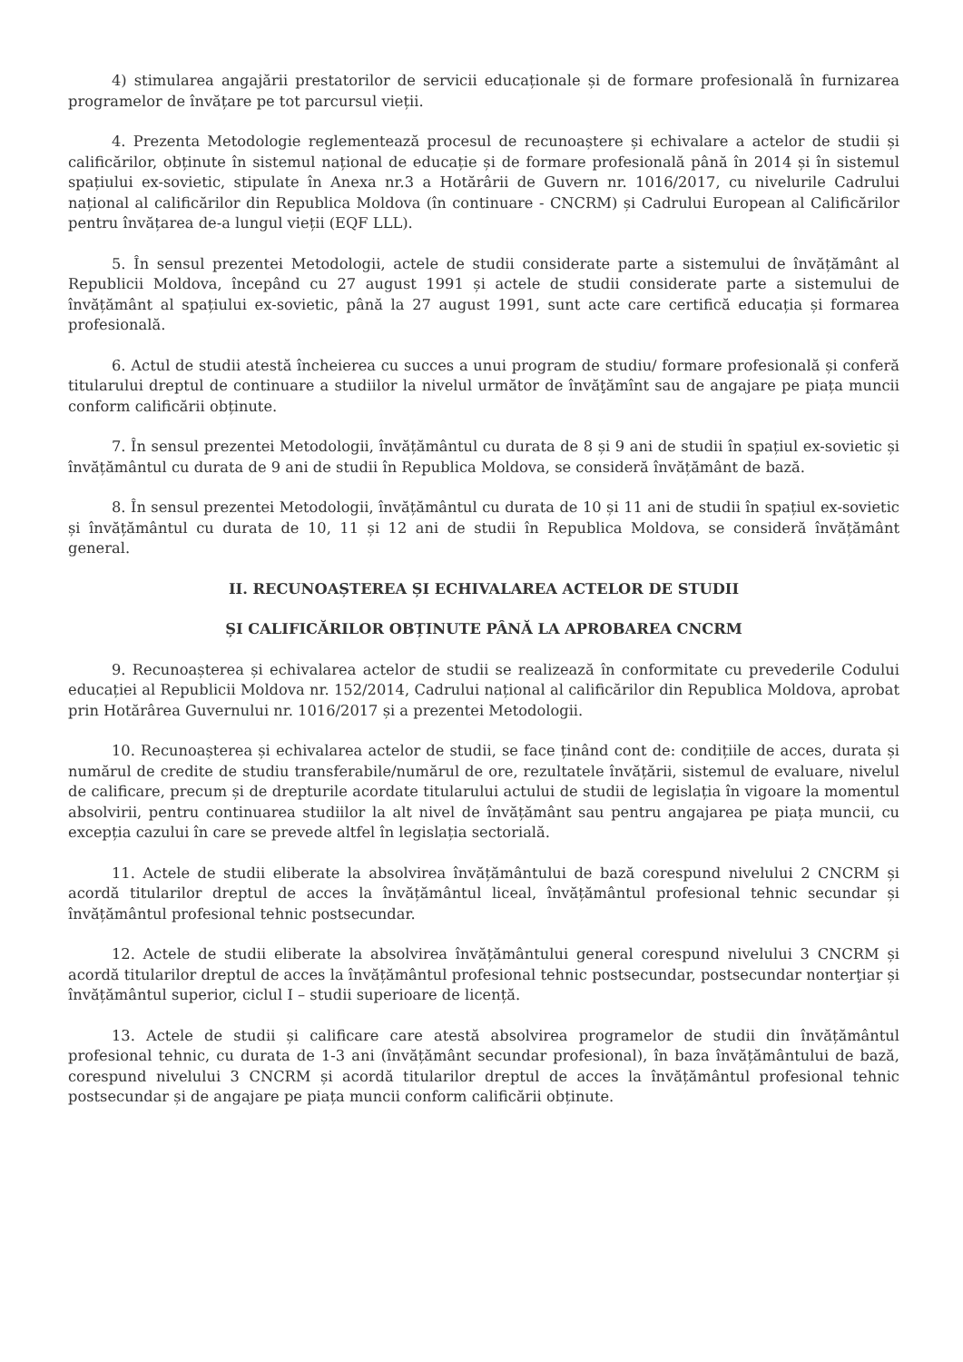4) stimularea angajării prestatorilor de servicii educaționale și de formare profesională în furnizarea programelor de învățare pe tot parcursul vieții.
4. Prezenta Metodologie reglementează procesul de recunoaștere și echivalare a actelor de studii și calificărilor, obținute în sistemul național de educație și de formare profesională până în 2014 și în sistemul spațiului ex-sovietic, stipulate în Anexa nr.3 a Hotărârii de Guvern nr. 1016/2017, cu nivelurile Cadrului național al calificărilor din Republica Moldova (în continuare - CNCRM) și Cadrului European al Calificărilor pentru învățarea de-a lungul vieții (EQF LLL).
5. În sensul prezentei Metodologii, actele de studii considerate parte a sistemului de învățământ al Republicii Moldova, începând cu 27 august 1991 și actele de studii considerate parte a sistemului de învățământ al spațiului ex-sovietic, până la 27 august 1991, sunt acte care certifică educația și formarea profesională.
6. Actul de studii atestă încheierea cu succes a unui program de studiu/ formare profesională și conferă titularului dreptul de continuare a studiilor la nivelul următor de învăţămînt sau de angajare pe piața muncii conform calificării obținute.
7. În sensul prezentei Metodologii, învățământul cu durata de 8 și 9 ani de studii în spațiul ex-sovietic și învățământul cu durata de 9 ani de studii în Republica Moldova, se consideră învățământ de bază.
8. În sensul prezentei Metodologii, învățământul cu durata de 10 și 11 ani de studii în spațiul ex-sovietic și învățământul cu durata de 10, 11 și 12 ani de studii în Republica Moldova, se consideră învățământ general.
II. RECUNOAȘTEREA ȘI ECHIVALAREA ACTELOR DE STUDII
ȘI CALIFICĂRILOR OBȚINUTE PÂNĂ LA APROBAREA CNCRM
9. Recunoașterea și echivalarea actelor de studii se realizează în conformitate cu prevederile Codului educației al Republicii Moldova nr. 152/2014, Cadrului național al calificărilor din Republica Moldova, aprobat prin Hotărârea Guvernului nr. 1016/2017 și a prezentei Metodologii.
10. Recunoașterea și echivalarea actelor de studii, se face ținând cont de: condițiile de acces, durata și numărul de credite de studiu transferabile/numărul de ore, rezultatele învățării, sistemul de evaluare, nivelul de calificare, precum și de drepturile acordate titularului actului de studii de legislația în vigoare la momentul absolvirii, pentru continuarea studiilor la alt nivel de învățământ sau pentru angajarea pe piața muncii, cu excepția cazului în care se prevede altfel în legislația sectorială.
11. Actele de studii eliberate la absolvirea învățământului de bază corespund nivelului 2 CNCRM și acordă titularilor dreptul de acces la învățământul liceal, învățământul profesional tehnic secundar și învățământul profesional tehnic postsecundar.
12. Actele de studii eliberate la absolvirea învățământului general corespund nivelului 3 CNCRM și acordă titularilor dreptul de acces la învățământul profesional tehnic postsecundar, postsecundar nonterţiar și învățământul superior, ciclul I – studii superioare de licență.
13. Actele de studii și calificare care atestă absolvirea programelor de studii din învățământul profesional tehnic, cu durata de 1-3 ani (învățământ secundar profesional), în baza învățământului de bază, corespund nivelului 3 CNCRM și acordă titularilor dreptul de acces la învățământul profesional tehnic postsecundar și de angajare pe piața muncii conform calificării obținute.